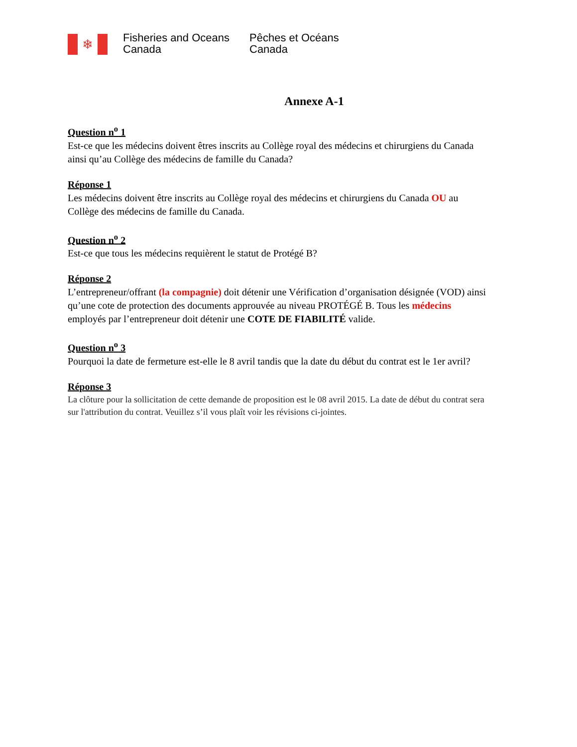❄
Fisheries and Oceans
Canada
Pêches et Océans
Canada
Annexe A-1
Question n<sup>o</sup> 1
Est-ce que les médecins doivent êtres inscrits au Collège royal des médecins et chirurgiens du Canada ainsi qu’au Collège des médecins de famille du Canada?
Réponse 1
Les médecins doivent être inscrits au Collège royal des médecins et chirurgiens du Canada OU au Collège des médecins de famille du Canada.
Question n<sup>o</sup> 2
Est-ce que tous les médecins requièrent le statut de Protégé B?
Réponse 2
L’entrepreneur/offrant (la compagnie) doit détenir une Vérification d’organisation désignée (VOD) ainsi qu’une cote de protection des documents approuvée au niveau PROTÉGÉ B. Tous les médecins employés par l’entrepreneur doit détenir une COTE DE FIABILITÉ valide.
Question n<sup>o</sup> 3
Pourquoi la date de fermeture est-elle le 8 avril tandis que la date du début du contrat est le 1er avril?
Réponse 3
La clôture pour la sollicitation de cette demande de proposition est le 08 avril 2015. La date de début du contrat sera sur l'attribution du contrat. Veuillez s’il vous plaît voir les révisions ci-jointes.